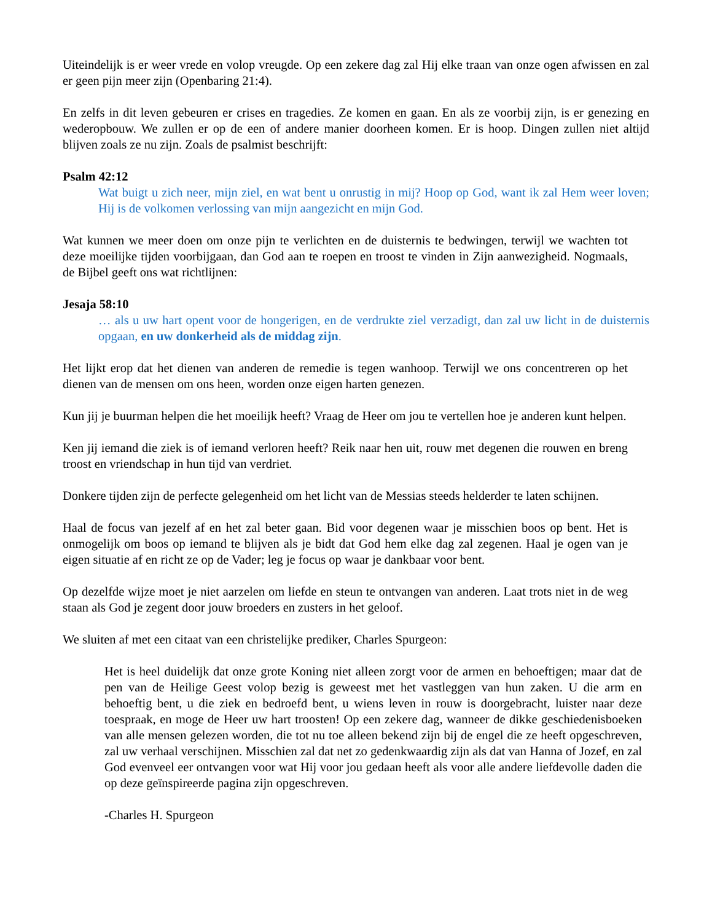Uiteindelijk is er weer vrede en volop vreugde. Op een zekere dag zal Hij elke traan van onze ogen afwissen en zal er geen pijn meer zijn (Openbaring 21:4).
En zelfs in dit leven gebeuren er crises en tragedies. Ze komen en gaan. En als ze voorbij zijn, is er genezing en wederopbouw. We zullen er op de een of andere manier doorheen komen. Er is hoop. Dingen zullen niet altijd blijven zoals ze nu zijn. Zoals de psalmist beschrijft:
Psalm 42:12
Wat buigt u zich neer, mijn ziel, en wat bent u onrustig in mij? Hoop op God, want ik zal Hem weer loven; Hij is de volkomen verlossing van mijn aangezicht en mijn God.
Wat kunnen we meer doen om onze pijn te verlichten en de duisternis te bedwingen, terwijl we wachten tot deze moeilijke tijden voorbijgaan, dan God aan te roepen en troost te vinden in Zijn aanwezigheid. Nogmaals, de Bijbel geeft ons wat richtlijnen:
Jesaja 58:10
… als u uw hart opent voor de hongerigen, en de verdrukte ziel verzadigt, dan zal uw licht in de duisternis opgaan, en uw donkerheid als de middag zijn.
Het lijkt erop dat het dienen van anderen de remedie is tegen wanhoop. Terwijl we ons concentreren op het dienen van de mensen om ons heen, worden onze eigen harten genezen.
Kun jij je buurman helpen die het moeilijk heeft? Vraag de Heer om jou te vertellen hoe je anderen kunt helpen.
Ken jij iemand die ziek is of iemand verloren heeft? Reik naar hen uit, rouw met degenen die rouwen en breng troost en vriendschap in hun tijd van verdriet.
Donkere tijden zijn de perfecte gelegenheid om het licht van de Messias steeds helderder te laten schijnen.
Haal de focus van jezelf af en het zal beter gaan. Bid voor degenen waar je misschien boos op bent. Het is onmogelijk om boos op iemand te blijven als je bidt dat God hem elke dag zal zegenen. Haal je ogen van je eigen situatie af en richt ze op de Vader; leg je focus op waar je dankbaar voor bent.
Op dezelfde wijze moet je niet aarzelen om liefde en steun te ontvangen van anderen. Laat trots niet in de weg staan als God je zegent door jouw broeders en zusters in het geloof.
We sluiten af met een citaat van een christelijke prediker, Charles Spurgeon:
Het is heel duidelijk dat onze grote Koning niet alleen zorgt voor de armen en behoeftigen; maar dat de pen van de Heilige Geest volop bezig is geweest met het vastleggen van hun zaken. U die arm en behoeftig bent, u die ziek en bedroefd bent, u wiens leven in rouw is doorgebracht, luister naar deze toespraak, en moge de Heer uw hart troosten! Op een zekere dag, wanneer de dikke geschiedenisboeken van alle mensen gelezen worden, die tot nu toe alleen bekend zijn bij de engel die ze heeft opgeschreven, zal uw verhaal verschijnen. Misschien zal dat net zo gedenkwaardig zijn als dat van Hanna of Jozef, en zal God evenveel eer ontvangen voor wat Hij voor jou gedaan heeft als voor alle andere liefdevolle daden die op deze geïnspireerde pagina zijn opgeschreven.
-Charles H. Spurgeon